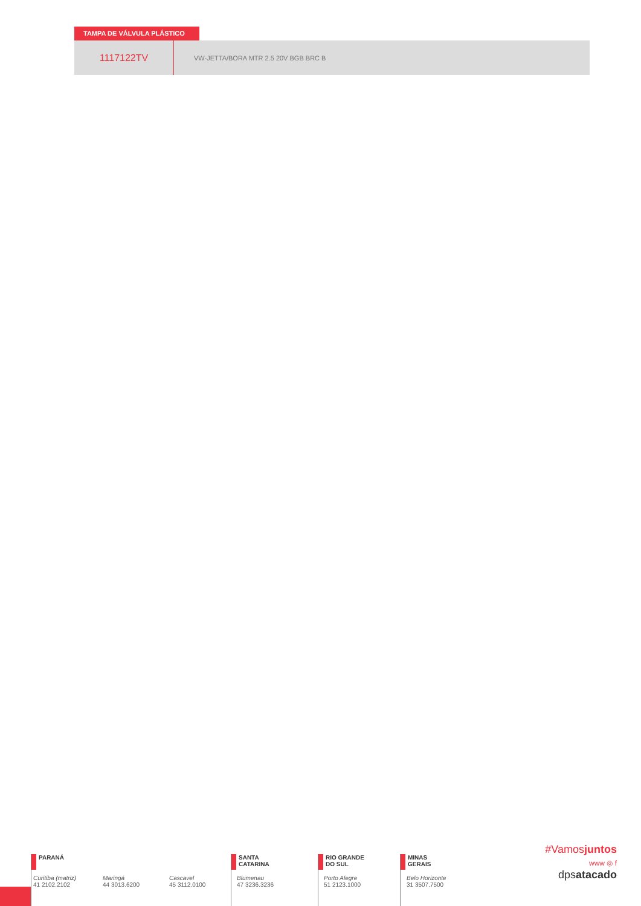TAMPA DE VÁLVULA PLÁSTICO
| 1117122TV | VW-JETTA/BORA MTR 2.5 20V BGB BRC B |
PARANÁ
Curitiba (matriz)
41 2102.2102
Maringá
44 3013.6200
Cascavel
45 3112.0100
SANTA
CATARINA
Blumenau
47 3236.3236
RIO GRANDE
DO SUL
Porto Alegre
51 2123.1000
MINAS
GERAIS
Belo Horizonte
31 3507.7500
#Vamosjuntos
www ◎ f
dpsatacado